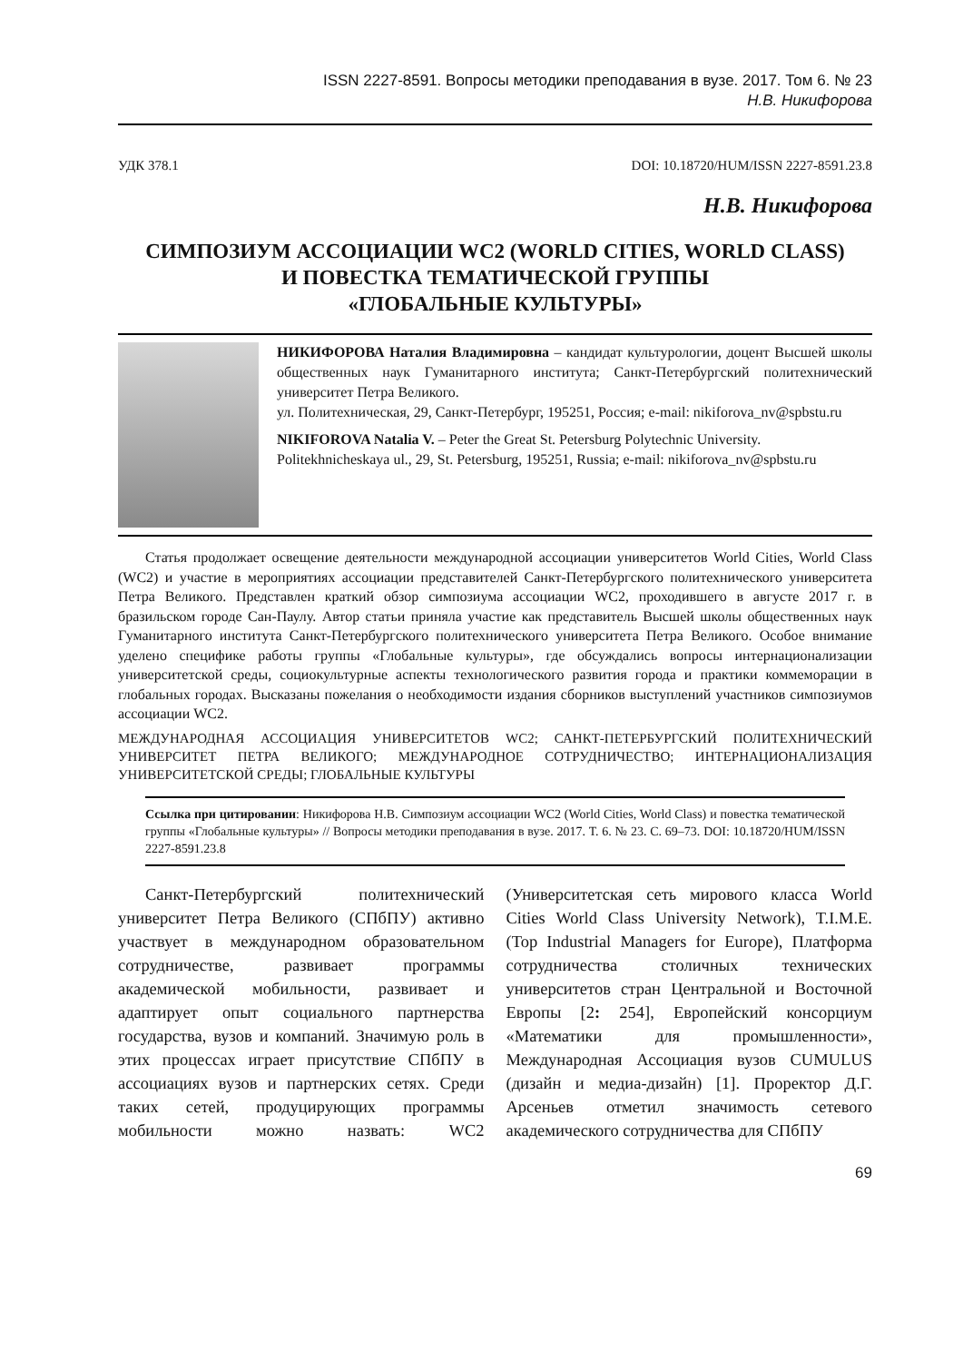ISSN 2227-8591. Вопросы методики преподавания в вузе. 2017. Том 6. № 23
Н.В. Никифорова
УДК 378.1 DOI: 10.18720/HUM/ISSN 2227-8591.23.8
Н.В. Никифорова
СИМПОЗИУМ АССОЦИАЦИИ WC2 (WORLD CITIES, WORLD CLASS)
И ПОВЕСТКА ТЕМАТИЧЕСКОЙ ГРУППЫ
«ГЛОБАЛЬНЫЕ КУЛЬТУРЫ»
НИКИФОРОВА Наталия Владимировна – кандидат культурологии, доцент Высшей школы общественных наук Гуманитарного института; Санкт-Петербургский политехнический университет Петра Великого.
ул. Политехническая, 29, Санкт-Петербург, 195251, Россия; e-mail: nikiforova_nv@spbstu.ru
NIKIFOROVA Natalia V. – Peter the Great St. Petersburg Polytechnic University.
Politekhnicheskaya ul., 29, St. Petersburg, 195251, Russia; e-mail: nikiforova_nv@spbstu.ru
Статья продолжает освещение деятельности международной ассоциации университетов World Cities, World Class (WC2) и участие в мероприятиях ассоциации представителей Санкт-Петербургского политехнического университета Петра Великого. Представлен краткий обзор симпозиума ассоциации WC2, проходившего в августе 2017 г. в бразильском городе Сан-Паулу. Автор статьи приняла участие как представитель Высшей школы общественных наук Гуманитарного института Санкт-Петербургского политехнического университета Петра Великого. Особое внимание уделено специфике работы группы «Глобальные культуры», где обсуждались вопросы интернационализации университетской среды, социокультурные аспекты технологического развития города и практики коммеморации в глобальных городах. Высказаны пожелания о необходимости издания сборников выступлений участников симпозиумов ассоциации WC2.
МЕЖДУНАРОДНАЯ АССОЦИАЦИЯ УНИВЕРСИТЕТОВ WC2; САНКТ-ПЕТЕРБУРГСКИЙ ПОЛИТЕХНИЧЕСКИЙ УНИВЕРСИТЕТ ПЕТРА ВЕЛИКОГО; МЕЖДУНАРОДНОЕ СОТРУДНИЧЕСТВО; ИНТЕРНАЦИОНАЛИЗАЦИЯ УНИВЕРСИТЕТСКОЙ СРЕДЫ; ГЛОБАЛЬНЫЕ КУЛЬТУРЫ
Ссылка при цитировании: Никифорова Н.В. Симпозиум ассоциации WC2 (World Cities, World Class) и повестка тематической группы «Глобальные культуры» // Вопросы методики преподавания в вузе. 2017. Т. 6. № 23. С. 69–73. DOI: 10.18720/HUM/ISSN 2227-8591.23.8
Санкт-Петербургский политехнический университет Петра Великого (СПбПУ) активно участвует в международном образовательном сотрудничестве, развивает программы академической мобильности, развивает и адаптирует опыт социального партнерства государства, вузов и компаний. Значимую роль в этих процессах играет присутствие СПбПУ в ассоциациях вузов и партнерских сетях. Среди таких сетей, продуцирующих программы мобильности можно назвать: WC2 (Университетская сеть мирового класса World Cities World Class University Network), T.I.M.E. (Top Industrial Managers for Europe), Платформа сотрудничества столичных технических университетов стран Центральной и Восточной Европы [2: 254], Европейский консорциум «Математики для промышленности», Международная Ассоциация вузов CUMULUS (дизайн и медиа-дизайн) [1]. Проректор Д.Г. Арсеньев отметил значимость сетевого академического сотрудничества для СПбПУ
69